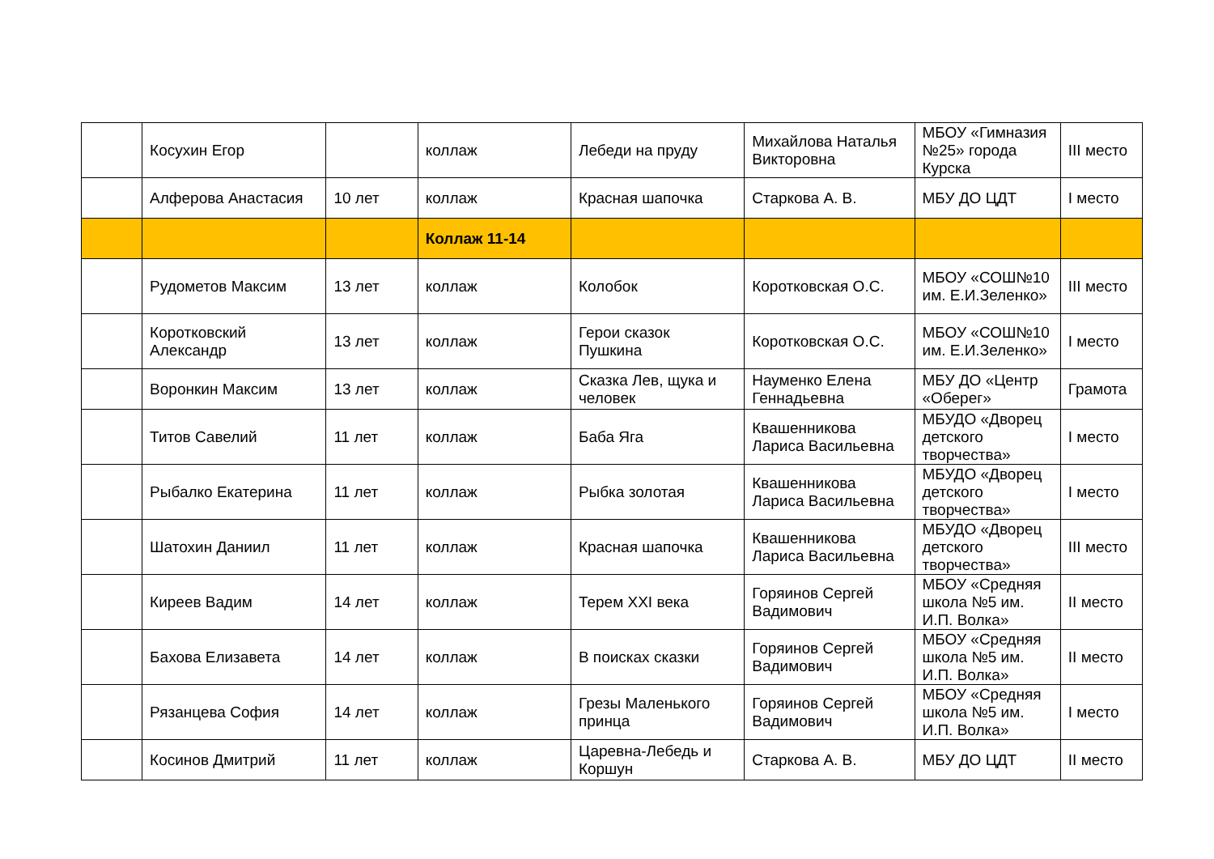| | Косухин Егор | | коллаж | Лебеди на пруду | Михайлова Наталья Викторовна | МБОУ «Гимназия №25» города Курска | III место |
| | Алферова Анастасия | 10 лет | коллаж | Красная шапочка | Старкова А. В. | МБУ ДО ЦДТ | I место |
| | | | Коллаж 11-14 | | | | |
| | Рудометов Максим | 13 лет | коллаж | Колобок | Коротковская О.С. | МБОУ «СОШ№10 им. Е.И.Зеленко» | III место |
| | Коротковский Александр | 13 лет | коллаж | Герои сказок Пушкина | Коротковская О.С. | МБОУ «СОШ№10 им. Е.И.Зеленко» | I место |
| | Воронкин Максим | 13 лет | коллаж | Сказка Лев, щука и человек | Науменко Елена Геннадьевна | МБУ ДО «Центр «Оберег» | Грамота |
| | Титов Савелий | 11 лет | коллаж | Баба Яга | Квашенникова Лариса Васильевна | МБУДО «Дворец детского творчества» | I место |
| | Рыбалко Екатерина | 11 лет | коллаж | Рыбка золотая | Квашенникова Лариса Васильевна | МБУДО «Дворец детского творчества» | I место |
| | Шатохин Даниил | 11 лет | коллаж | Красная шапочка | Квашенникова Лариса Васильевна | МБУДО «Дворец детского творчества» | III место |
| | Киреев Вадим | 14 лет | коллаж | Терем XXI века | Горяинов Сергей Вадимович | МБОУ «Средняя школа №5 им. И.П. Волка» | II место |
| | Бахова Елизавета | 14 лет | коллаж | В поисках сказки | Горяинов Сергей Вадимович | МБОУ «Средняя школа №5 им. И.П. Волка» | II место |
| | Рязанцева София | 14 лет | коллаж | Грезы Маленького принца | Горяинов Сергей Вадимович | МБОУ «Средняя школа №5 им. И.П. Волка» | I место |
| | Косинов Дмитрий | 11 лет | коллаж | Царевна-Лебедь и Коршун | Старкова А. В. | МБУ ДО ЦДТ | II место |